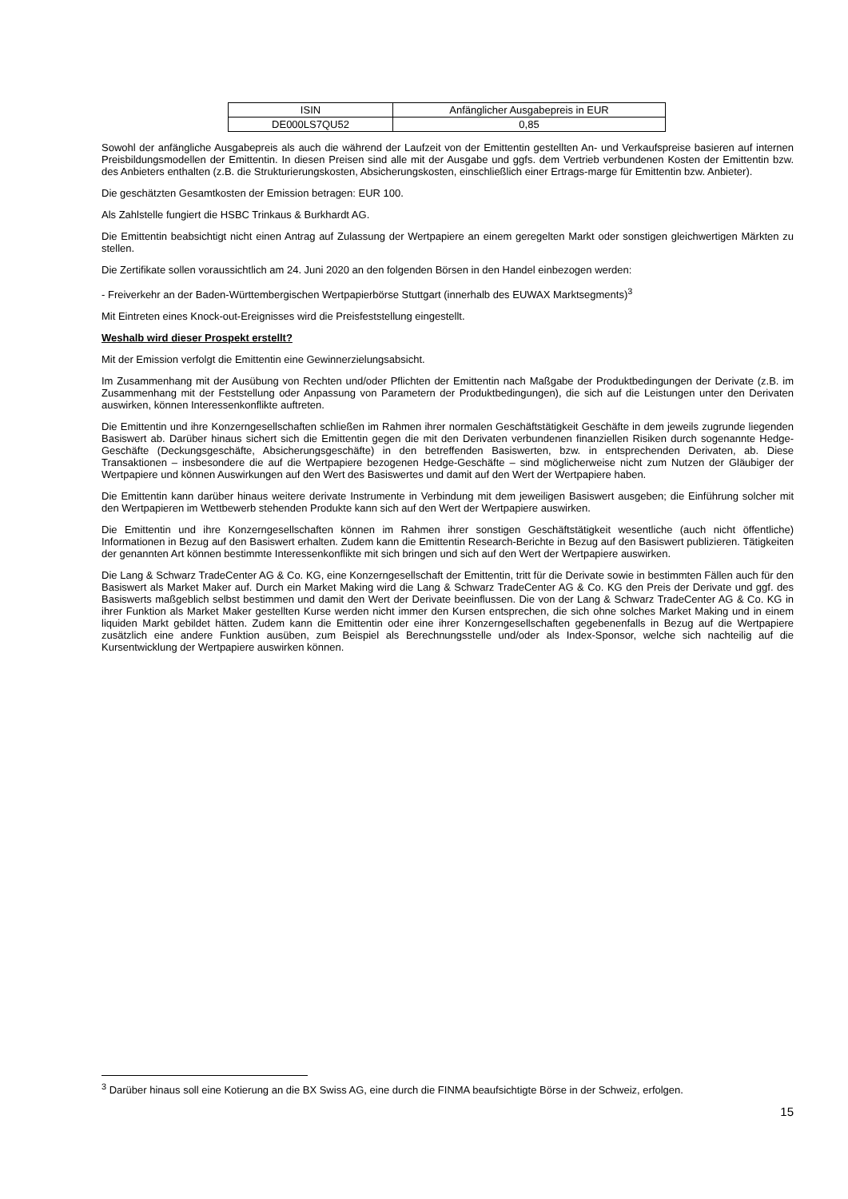| ISIN | Anfänglicher Ausgabepreis in EUR |
| DE000LS7QU52 | 0,85 |
Sowohl der anfängliche Ausgabepreis als auch die während der Laufzeit von der Emittentin gestellten An- und Verkaufspreise basieren auf internen Preisbildungsmodellen der Emittentin. In diesen Preisen sind alle mit der Ausgabe und ggfs. dem Vertrieb verbundenen Kosten der Emittentin bzw. des Anbieters enthalten (z.B. die Strukturierungskosten, Absicherungskosten, einschließlich einer Ertrags-marge für Emittentin bzw. Anbieter).
Die geschätzten Gesamtkosten der Emission betragen: EUR 100.
Als Zahlstelle fungiert die HSBC Trinkaus & Burkhardt AG.
Die Emittentin beabsichtigt nicht einen Antrag auf Zulassung der Wertpapiere an einem geregelten Markt oder sonstigen gleichwertigen Märkten zu stellen.
Die Zertifikate sollen voraussichtlich am 24. Juni 2020 an den folgenden Börsen in den Handel einbezogen werden:
- Freiverkehr an der Baden-Württembergischen Wertpapierbörse Stuttgart (innerhalb des EUWAX Marktsegments)<sup>3</sup>
Mit Eintreten eines Knock-out-Ereignisses wird die Preisfeststellung eingestellt.
Weshalb wird dieser Prospekt erstellt?
Mit der Emission verfolgt die Emittentin eine Gewinnerzielungsabsicht.
Im Zusammenhang mit der Ausübung von Rechten und/oder Pflichten der Emittentin nach Maßgabe der Produktbedingungen der Derivate (z.B. im Zusammenhang mit der Feststellung oder Anpassung von Parametern der Produktbedingungen), die sich auf die Leistungen unter den Derivaten auswirken, können Interessenkonflikte auftreten.
Die Emittentin und ihre Konzerngesellschaften schließen im Rahmen ihrer normalen Geschäftstätigkeit Geschäfte in dem jeweils zugrunde liegenden Basiswert ab. Darüber hinaus sichert sich die Emittentin gegen die mit den Derivaten verbundenen finanziellen Risiken durch sogenannte Hedge-Geschäfte (Deckungsgeschäfte, Absicherungsgeschäfte) in den betreffenden Basiswerten, bzw. in entsprechenden Derivaten, ab. Diese Transaktionen – insbesondere die auf die Wertpapiere bezogenen Hedge-Geschäfte – sind möglicherweise nicht zum Nutzen der Gläubiger der Wertpapiere und können Auswirkungen auf den Wert des Basiswertes und damit auf den Wert der Wertpapiere haben.
Die Emittentin kann darüber hinaus weitere derivate Instrumente in Verbindung mit dem jeweiligen Basiswert ausgeben; die Einführung solcher mit den Wertpapieren im Wettbewerb stehenden Produkte kann sich auf den Wert der Wertpapiere auswirken.
Die Emittentin und ihre Konzerngesellschaften können im Rahmen ihrer sonstigen Geschäftstätigkeit wesentliche (auch nicht öffentliche) Informationen in Bezug auf den Basiswert erhalten. Zudem kann die Emittentin Research-Berichte in Bezug auf den Basiswert publizieren. Tätigkeiten der genannten Art können bestimmte Interessenkonflikte mit sich bringen und sich auf den Wert der Wertpapiere auswirken.
Die Lang & Schwarz TradeCenter AG & Co. KG, eine Konzerngesellschaft der Emittentin, tritt für die Derivate sowie in bestimmten Fällen auch für den Basiswert als Market Maker auf. Durch ein Market Making wird die Lang & Schwarz TradeCenter AG & Co. KG den Preis der Derivate und ggf. des Basiswerts maßgeblich selbst bestimmen und damit den Wert der Derivate beeinflussen. Die von der Lang & Schwarz TradeCenter AG & Co. KG in ihrer Funktion als Market Maker gestellten Kurse werden nicht immer den Kursen entsprechen, die sich ohne solches Market Making und in einem liquiden Markt gebildet hätten. Zudem kann die Emittentin oder eine ihrer Konzerngesellschaften gegebenenfalls in Bezug auf die Wertpapiere zusätzlich eine andere Funktion ausüben, zum Beispiel als Berechnungsstelle und/oder als Index-Sponsor, welche sich nachteilig auf die Kursentwicklung der Wertpapiere auswirken können.
<sup>3</sup> Darüber hinaus soll eine Kotierung an die BX Swiss AG, eine durch die FINMA beaufsichtigte Börse in der Schweiz, erfolgen.
15